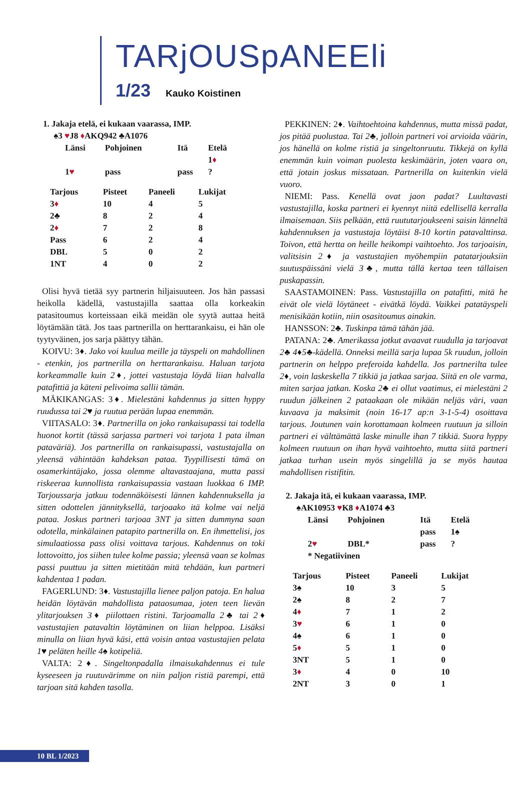TARjOUSpANEEli
1/23 Kauko Koistinen
1. Jakaja etelä, ei kukaan vaarassa, IMP.
♠3 ♥J8 ♦AKQ942 ♣A1076
| Länsi | Pohjoinen | Itä | Etelä |
| --- | --- | --- | --- |
| | | | 1 ♦ |
| 1 ♥ | pass | pass | ? |
| Tarjous | Pisteet | Paneeli | Lukijat |
| --- | --- | --- | --- |
| 3 ♦ | 10 | 4 | 5 |
| 2♣ | 8 | 2 | 4 |
| 2 ♦ | 7 | 2 | 8 |
| Pass | 6 | 2 | 4 |
| DBL | 5 | 0 | 2 |
| 1NT | 4 | 0 | 2 |
Olisi hyvä tietää syy partnerin hiljaisuuteen. Jos hän passasi heikolla kädellä, vastustajilla saattaa olla korkeakin patasitoumus korteissaan eikä meidän ole syytä auttaa heitä löytämään tätä. Jos taas partnerilla on herttarankaisu, ei hän ole tyytyväinen, jos sarja päättyy tähän.
KOIVU: 3♦. Jako voi kuulua meille ja täyspeli on mahdollinen - etenkin, jos partnerilla on herttarankaisu. Haluan tarjota korkeammalle kuin 2♦, jottei vastustaja löydä liian halvalla patafittiä ja käteni pelivoima sallii tämän.
MÄKIKANGAS: 3♦. Mielestäni kahdennus ja sitten hyppy ruudussa tai 2♥ ja ruutua perään lupaa enemmän.
VIITASALO: 3♦. Partnerilla on joko rankaisupassi tai todella huonot kortit (tässä sarjassa partneri voi tarjota 1 pata ilman pataväriä). Jos partnerilla on rankaisupassi, vastustajalla on yleensä vähintään kahdeksan pataa. Tyypillisesti tämä on osamerkintäjako, jossa olemme altavastaajana, mutta passi riskeeraa kunnollista rankaisupassia vastaan luokkaa 6 IMP. Tarjoussarja jatkuu todennäköisesti lännen kahdennuksella ja sitten odottelen jännityksellä, tarjoaako itä kolme vai neljä pataa. Joskus partneri tarjoaa 3NT ja sitten dummyna saan odotella, minkälainen patapito partnerilla on. En ihmettelisi, jos simulaatiossa pass olisi voittava tarjous. Kahdennus on toki lottovoitto, jos siihen tulee kolme passia; yleensä vaan se kolmas passi puuttuu ja sitten mietitään mitä tehdään, kun partneri kahdentaa 1 padan.
FAGERLUND: 3♦. Vastustajilla lienee paljon patoja. En halua heidän löytävän mahdollista pataosumaa, joten teen lievän ylitarjouksen 3♦ piilottaen ristini. Tarjoamalla 2♣ tai 2♦ vastustajien patavaltin löytäminen on liian helppoa. Lisäksi minulla on liian hyvä käsi, että voisin antaa vastustajien pelata 1♥ peläten heille 4♠ kotipeliä.
VALTA: 2♦. Singeltonpadalla ilmaisukahdennus ei tule kyseeseen ja ruutuvärimme on niin paljon ristiä parempi, että tarjoan sitä kahden tasolla.
PEKKINEN: 2♦. Vaihtoehtoina kahdennus, mutta missä padat, jos pitää puolustaa. Tai 2♣, jolloin partneri voi arvioida väärin, jos hänellä on kolme ristiä ja singeltonruutu. Tikkejä on kyllä enemmän kuin voiman puolesta keskimäärin, joten vaara on, että jotain joskus missataan. Partnerilla on kuitenkin vielä vuoro.
NIEMI: Pass. Kenellä ovat jaon padat? Luultavasti vastustajilla, koska partneri ei kyennyt niitä edellisellä kerralla ilmaisemaan. Siis pelkään, että ruututarjoukseeni saisin länneltä kahdennuksen ja vastustaja löytäisi 8-10 kortin patavalttinsa. Toivon, että hertta on heille heikompi vaihtoehto. Jos tarjoaisin, valitsisin 2♦ ja vastustajien myöhempiin patatarjouksiin suutuspäissäni vielä 3♣, mutta tällä kertaa teen tällaisen puskapassin.
SAASTAMOINEN: Pass. Vastustajilla on patafitti, mitä he eivät ole vielä löytäneet - eivätkä löydä. Vaikkei patatäyspeli menisikään kotiin, niin osasitoumus ainakin.
HANSSON: 2♣. Tuskinpa tämä tähän jää.
PATANA: 2♣. Amerikassa jotkut avaavat ruudulla ja tarjoavat 2♣ 4♦5♣-kädellä. Onneksi meillä sarja lupaa 5k ruudun, jolloin partnerin on helppo preferoida kahdella. Jos partnerilta tulee 2♦, voin laskeskella 7 tikkiä ja jatkaa sarjaa. Siitä en ole varma, miten sarjaa jatkan. Koska 2♣ ei ollut vaatimus, ei mielestäni 2 ruudun jälkeinen 2 pataakaan ole mikään neljäs väri, vaan kuvaava ja maksimit (noin 16-17 ap:n 3-1-5-4) osoittava tarjous. Joutunen vain korottamaan kolmeen ruutuun ja silloin partneri ei välttämättä laske minulle ihan 7 tikkiä. Suora hyppy kolmeen ruutuun on ihan hyvä vaihtoehto, mutta siitä partneri jatkaa turhan usein myös singelillä ja se myös hautaa mahdollisen ristifitin.
2. Jakaja itä, ei kukaan vaarassa, IMP.
♠AK10953 ♥K8 ♦A1074 ♣3
| Länsi | Pohjoinen | Itä | Etelä |
| --- | --- | --- | --- |
| | | pass | 1♠ |
| 2 ♥ | DBL* | pass | ? |
| * Negatiivinen | | | |
| Tarjous | Pisteet | Paneeli | Lukijat |
| --- | --- | --- | --- |
| 3♠ | 10 | 3 | 5 |
| 2♠ | 8 | 2 | 7 |
| 4 ♦ | 7 | 1 | 2 |
| 3 ♥ | 6 | 1 | 0 |
| 4♠ | 6 | 1 | 0 |
| 5 ♦ | 5 | 1 | 0 |
| 3NT | 5 | 1 | 0 |
| 3 ♦ | 4 | 0 | 10 |
| 2NT | 3 | 0 | 1 |
10 BL 1/2023